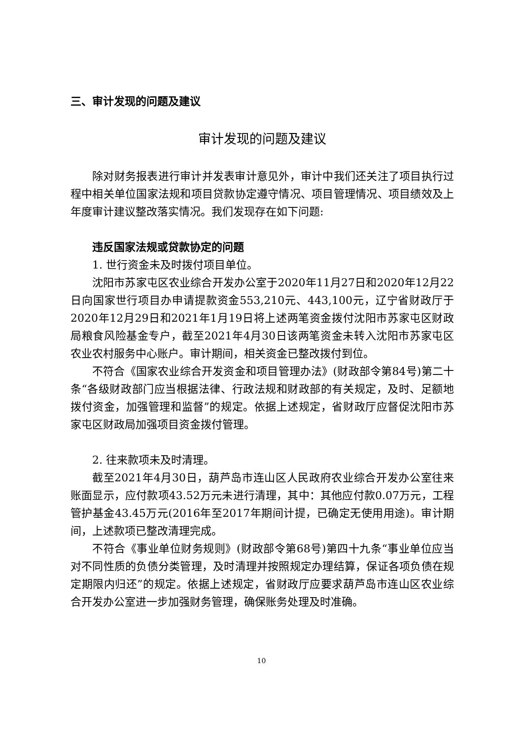三、审计发现的问题及建议
审计发现的问题及建议
除对财务报表进行审计并发表审计意见外，审计中我们还关注了项目执行过程中相关单位国家法规和项目贷款协定遵守情况、项目管理情况、项目绩效及上年度审计建议整改落实情况。我们发现存在如下问题:
违反国家法规或贷款协定的问题
1. 世行资金未及时拨付项目单位。
沈阳市苏家屯区农业综合开发办公室于2020年11月27日和2020年12月22日向国家世行项目办申请提款资金553,210元、443,100元，辽宁省财政厅于2020年12月29日和2021年1月19日将上述两笔资金拨付沈阳市苏家屯区财政局粮食风险基金专户，截至2021年4月30日该两笔资金未转入沈阳市苏家屯区农业农村服务中心账户。审计期间，相关资金已整改拨付到位。
不符合《国家农业综合开发资金和项目管理办法》(财政部令第84号)第二十条“各级财政部门应当根据法律、行政法规和财政部的有关规定，及时、足额地拨付资金，加强管理和监督”的规定。依据上述规定，省财政厅应督促沈阳市苏家屯区财政局加强项目资金拨付管理。
2. 往来款项未及时清理。
截至2021年4月30日，葫芦岛市连山区人民政府农业综合开发办公室往来账面显示，应付款项43.52万元未进行清理，其中：其他应付款0.07万元，工程管护基金43.45万元(2016年至2017年期间计提，已确定无使用用途)。审计期间，上述款项已整改清理完成。
不符合《事业单位财务规则》(财政部令第68号)第四十九条“事业单位应当对不同性质的负债分类管理，及时清理并按照规定办理结算，保证各项负债在规定期限内归还”的规定。依据上述规定，省财政厅应要求葫芦岛市连山区农业综合开发办公室进一步加强财务管理，确保账务处理及时准确。
10